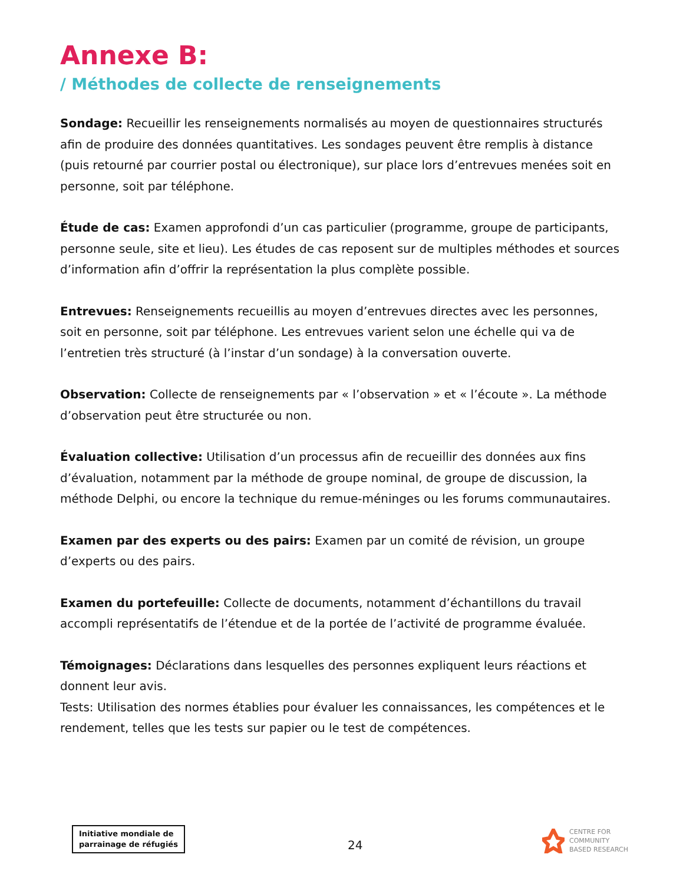Annexe B:
/ Méthodes de collecte de renseignements
Sondage: Recueillir les renseignements normalisés au moyen de questionnaires structurés afin de produire des données quantitatives. Les sondages peuvent être remplis à distance (puis retourné par courrier postal ou électronique), sur place lors d’entrevues menées soit en personne, soit par téléphone.
Étude de cas: Examen approfondi d’un cas particulier (programme, groupe de participants, personne seule, site et lieu). Les études de cas reposent sur de multiples méthodes et sources d’information afin d’offrir la représentation la plus complète possible.
Entrevues: Renseignements recueillis au moyen d’entrevues directes avec les personnes, soit en personne, soit par téléphone. Les entrevues varient selon une échelle qui va de l’entretien très structuré (à l’instar d’un sondage) à la conversation ouverte.
Observation: Collecte de renseignements par « l’observation » et « l’écoute ». La méthode d’observation peut être structurée ou non.
Évaluation collective: Utilisation d’un processus afin de recueillir des données aux fins d’évaluation, notamment par la méthode de groupe nominal, de groupe de discussion, la méthode Delphi, ou encore la technique du remue-méninges ou les forums communautaires.
Examen par des experts ou des pairs: Examen par un comité de révision, un groupe d’experts ou des pairs.
Examen du portefeuille: Collecte de documents, notamment d’échantillons du travail accompli représentatifs de l’étendue et de la portée de l’activité de programme évaluée.
Témoignages: Déclarations dans lesquelles des personnes expliquent leurs réactions et donnent leur avis.
Tests: Utilisation des normes établies pour évaluer les connaissances, les compétences et le rendement, telles que les tests sur papier ou le test de compétences.
Initiative mondiale de
parrainage de réfugiés
24
CENTRE FOR
COMMUNITY
BASED RESEARCH